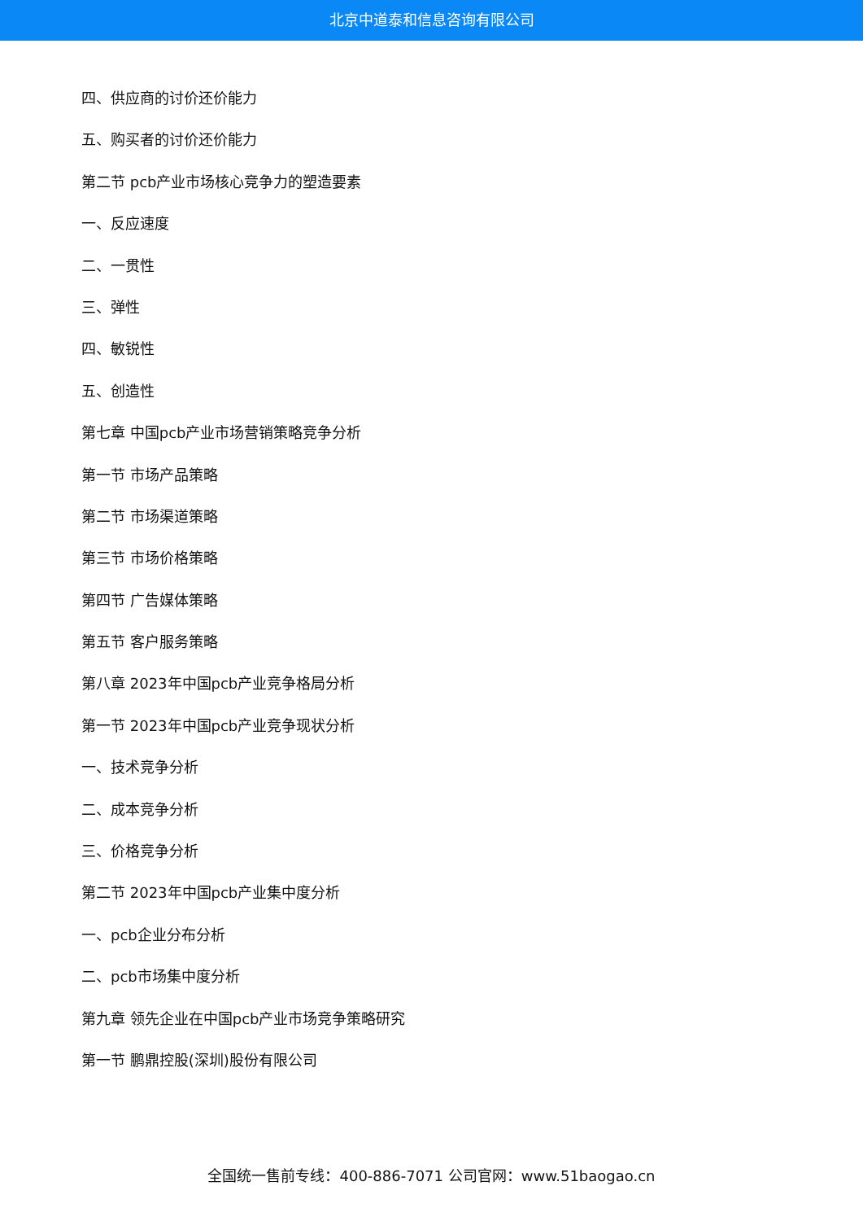北京中道泰和信息咨询有限公司
四、供应商的讨价还价能力
五、购买者的讨价还价能力
第二节 pcb产业市场核心竞争力的塑造要素
一、反应速度
二、一贯性
三、弹性
四、敏锐性
五、创造性
第七章 中国pcb产业市场营销策略竞争分析
第一节 市场产品策略
第二节 市场渠道策略
第三节 市场价格策略
第四节 广告媒体策略
第五节 客户服务策略
第八章 2023年中国pcb产业竞争格局分析
第一节 2023年中国pcb产业竞争现状分析
一、技术竞争分析
二、成本竞争分析
三、价格竞争分析
第二节 2023年中国pcb产业集中度分析
一、pcb企业分布分析
二、pcb市场集中度分析
第九章 领先企业在中国pcb产业市场竞争策略研究
第一节 鹏鼎控股(深圳)股份有限公司
全国统一售前专线：400-886-7071 公司官网：www.51baogao.cn